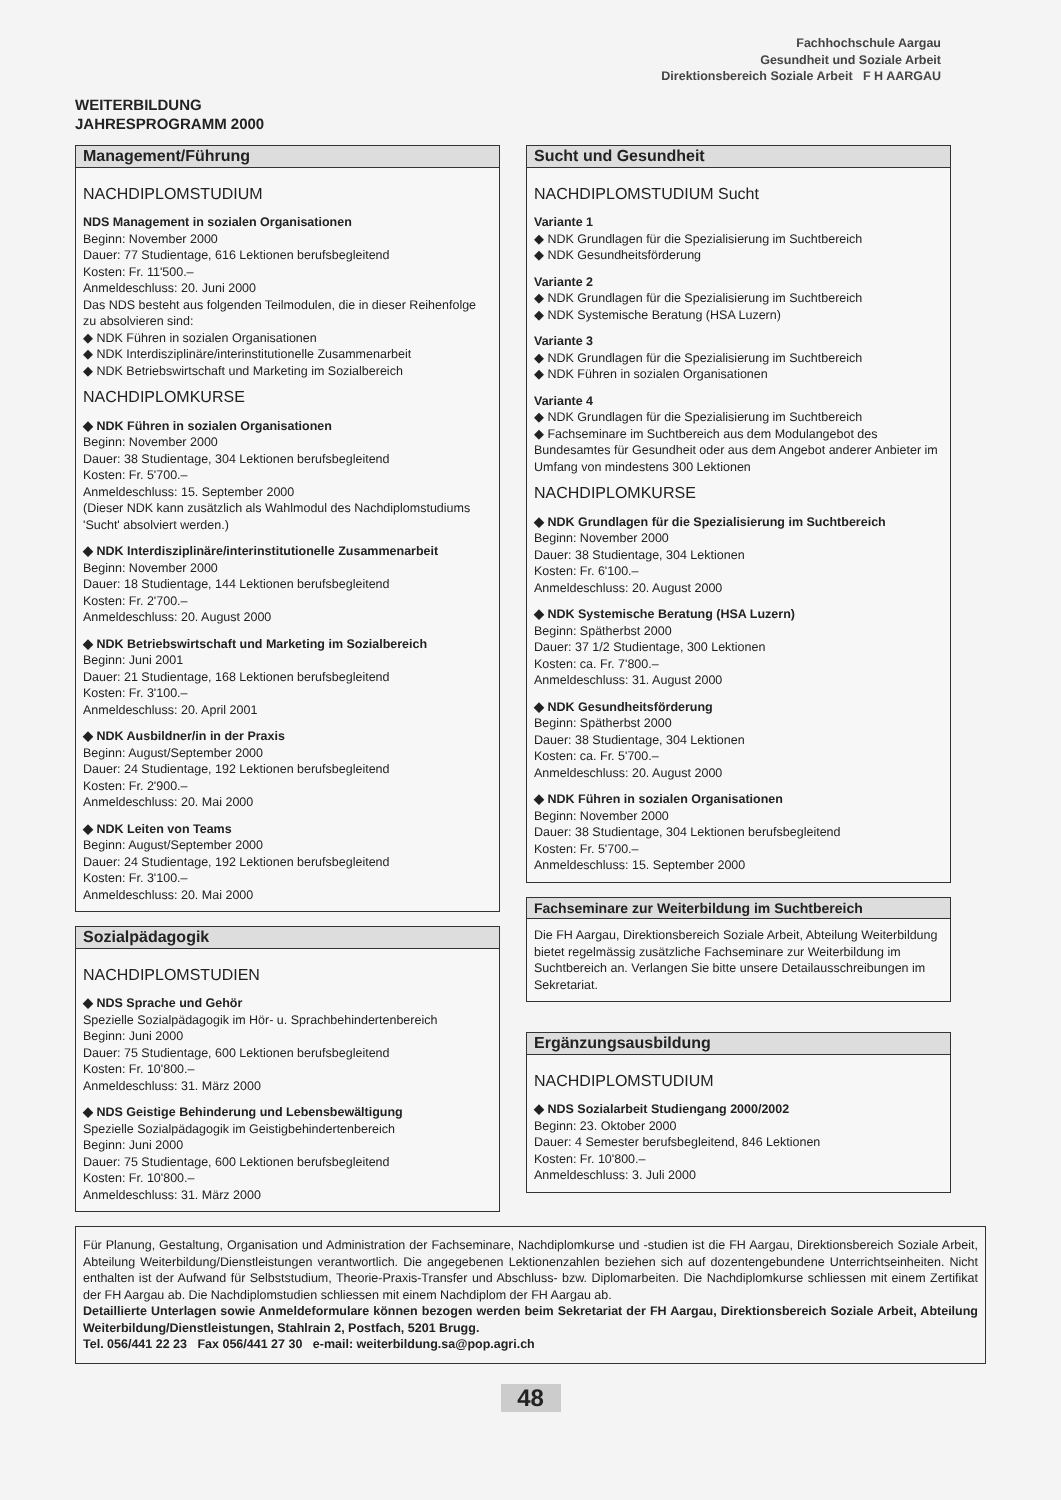WEITERBILDUNG
JAHRESPROGRAMM 2000
Fachhochschule Aargau
Gesundheit und Soziale Arbeit
Direktionsbereich Soziale Arbeit F H AARGAU
Management/Führung
NACHDIPLOMSTUDIUM
NDS Management in sozialen Organisationen
Beginn: November 2000
Dauer: 77 Studientage, 616 Lektionen berufsbegleitend
Kosten: Fr. 11'500.–
Anmeldeschluss: 20. Juni 2000
Das NDS besteht aus folgenden Teilmodulen, die in dieser Reihenfolge zu absolvieren sind:
◆ NDK Führen in sozialen Organisationen
◆ NDK Interdisziplinäre/interinstitutionelle Zusammenarbeit
◆ NDK Betriebswirtschaft und Marketing im Sozialbereich
NACHDIPLOMKURSE
◆ NDK Führen in sozialen Organisationen
Beginn: November 2000
Dauer: 38 Studientage, 304 Lektionen berufsbegleitend
Kosten: Fr. 5'700.–
Anmeldeschluss: 15. September 2000
(Dieser NDK kann zusätzlich als Wahlmodul des Nachdiplomstudiums 'Sucht' absolviert werden.)
◆ NDK Interdisziplinäre/interinstitutionelle Zusammenarbeit
Beginn: November 2000
Dauer: 18 Studientage, 144 Lektionen berufsbegleitend
Kosten: Fr. 2'700.–
Anmeldeschluss: 20. August 2000
◆ NDK Betriebswirtschaft und Marketing im Sozialbereich
Beginn: Juni 2001
Dauer: 21 Studientage, 168 Lektionen berufsbegleitend
Kosten: Fr. 3'100.–
Anmeldeschluss: 20. April 2001
◆ NDK Ausbildner/in in der Praxis
Beginn: August/September 2000
Dauer: 24 Studientage, 192 Lektionen berufsbegleitend
Kosten: Fr. 2'900.–
Anmeldeschluss: 20. Mai 2000
◆ NDK Leiten von Teams
Beginn: August/September 2000
Dauer: 24 Studientage, 192 Lektionen berufsbegleitend
Kosten: Fr. 3'100.–
Anmeldeschluss: 20. Mai 2000
Sozialpädagogik
NACHDIPLOMSTUDIEN
◆ NDS Sprache und Gehör
Spezielle Sozialpädagogik im Hör- u. Sprachbehindertenbereich
Beginn: Juni 2000
Dauer: 75 Studientage, 600 Lektionen berufsbegleitend
Kosten: Fr. 10'800.–
Anmeldeschluss: 31. März 2000
◆ NDS Geistige Behinderung und Lebensbewältigung
Spezielle Sozialpädagogik im Geistigbehindertenbereich
Beginn: Juni 2000
Dauer: 75 Studientage, 600 Lektionen berufsbegleitend
Kosten: Fr. 10'800.–
Anmeldeschluss: 31. März 2000
Sucht und Gesundheit
NACHDIPLOMSTUDIUM Sucht
Variante 1
◆ NDK Grundlagen für die Spezialisierung im Suchtbereich
◆ NDK Gesundheitsförderung
Variante 2
◆ NDK Grundlagen für die Spezialisierung im Suchtbereich
◆ NDK Systemische Beratung (HSA Luzern)
Variante 3
◆ NDK Grundlagen für die Spezialisierung im Suchtbereich
◆ NDK Führen in sozialen Organisationen
Variante 4
◆ NDK Grundlagen für die Spezialisierung im Suchtbereich
◆ Fachseminare im Suchtbereich aus dem Modulangebot des Bundesamtes für Gesundheit oder aus dem Angebot anderer Anbieter im Umfang von mindestens 300 Lektionen
NACHDIPLOMKURSE
◆ NDK Grundlagen für die Spezialisierung im Suchtbereich
Beginn: November 2000
Dauer: 38 Studientage, 304 Lektionen
Kosten: Fr. 6'100.–
Anmeldeschluss: 20. August 2000
◆ NDK Systemische Beratung (HSA Luzern)
Beginn: Spätherbst 2000
Dauer: 37 1/2 Studientage, 300 Lektionen
Kosten: ca. Fr. 7'800.–
Anmeldeschluss: 31. August 2000
◆ NDK Gesundheitsförderung
Beginn: Spätherbst 2000
Dauer: 38 Studientage, 304 Lektionen
Kosten: ca. Fr. 5'700.–
Anmeldeschluss: 20. August 2000
◆ NDK Führen in sozialen Organisationen
Beginn: November 2000
Dauer: 38 Studientage, 304 Lektionen berufsbegleitend
Kosten: Fr. 5'700.–
Anmeldeschluss: 15. September 2000
Fachseminare zur Weiterbildung im Suchtbereich
Die FH Aargau, Direktionsbereich Soziale Arbeit, Abteilung Weiterbildung bietet regelmässig zusätzliche Fachseminare zur Weiterbildung im Suchtbereich an. Verlangen Sie bitte unsere Detailausschreibungen im Sekretariat.
Ergänzungsausbildung
NACHDIPLOMSTUDIUM
◆ NDS Sozialarbeit Studiengang 2000/2002
Beginn: 23. Oktober 2000
Dauer: 4 Semester berufsbegleitend, 846 Lektionen
Kosten: Fr. 10'800.–
Anmeldeschluss: 3. Juli 2000
Für Planung, Gestaltung, Organisation und Administration der Fachseminare, Nachdiplomkurse und -studien ist die FH Aargau, Direktionsbereich Soziale Arbeit, Abteilung Weiterbildung/Dienstleistungen verantwortlich. Die angegebenen Lektionenzahlen beziehen sich auf dozentengebundene Unterrichtseinheiten. Nicht enthalten ist der Aufwand für Selbststudium, Theorie-Praxis-Transfer und Abschluss- bzw. Diplomarbeiten. Die Nachdiplomkurse schliessen mit einem Zertifikat der FH Aargau ab. Die Nachdiplomstudien schliessen mit einem Nachdiplom der FH Aargau ab.
Detaillierte Unterlagen sowie Anmeldeformulare können bezogen werden beim Sekretariat der FH Aargau, Direktionsbereich Soziale Arbeit, Abteilung Weiterbildung/Dienstleistungen, Stahlrain 2, Postfach, 5201 Brugg.
Tel. 056/441 22 23 Fax 056/441 27 30 e-mail: weiterbildung.sa@pop.agri.ch
48